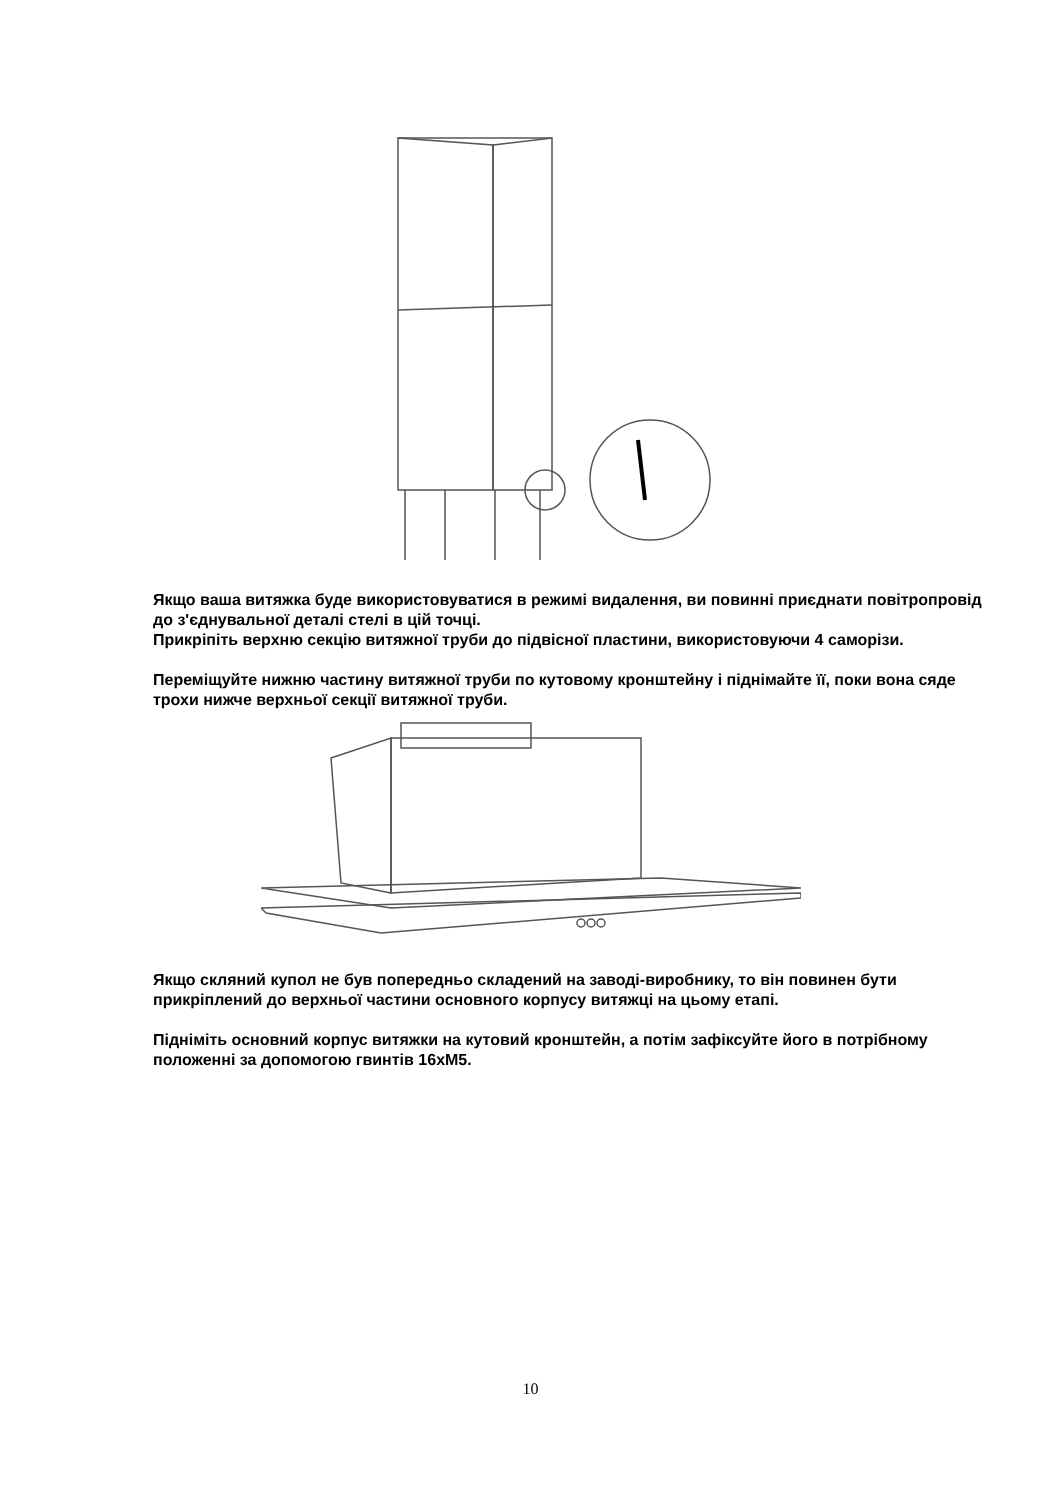Якщо ваша витяжка буде використовуватися в режимі видалення, ви повинні приєднати повітропровід до з'єднувальної деталі стелі в цій точці.
Прикріпіть верхню секцію витяжної труби до підвісної пластини, використовуючи 4 саморізи.
Переміщуйте нижню частину витяжної труби по кутовому кронштейну і піднімайте її, поки вона сяде трохи нижче верхньої секції витяжної труби.
Якщо скляний купол не був попередньо складений на заводі-виробнику, то він повинен бути прикріплений до верхньої частини основного корпусу витяжці на цьому етапі.
Підніміть основний корпус витяжки на кутовий кронштейн, а потім зафіксуйте його в потрібному положенні за допомогою гвинтів 16хМ5.
10